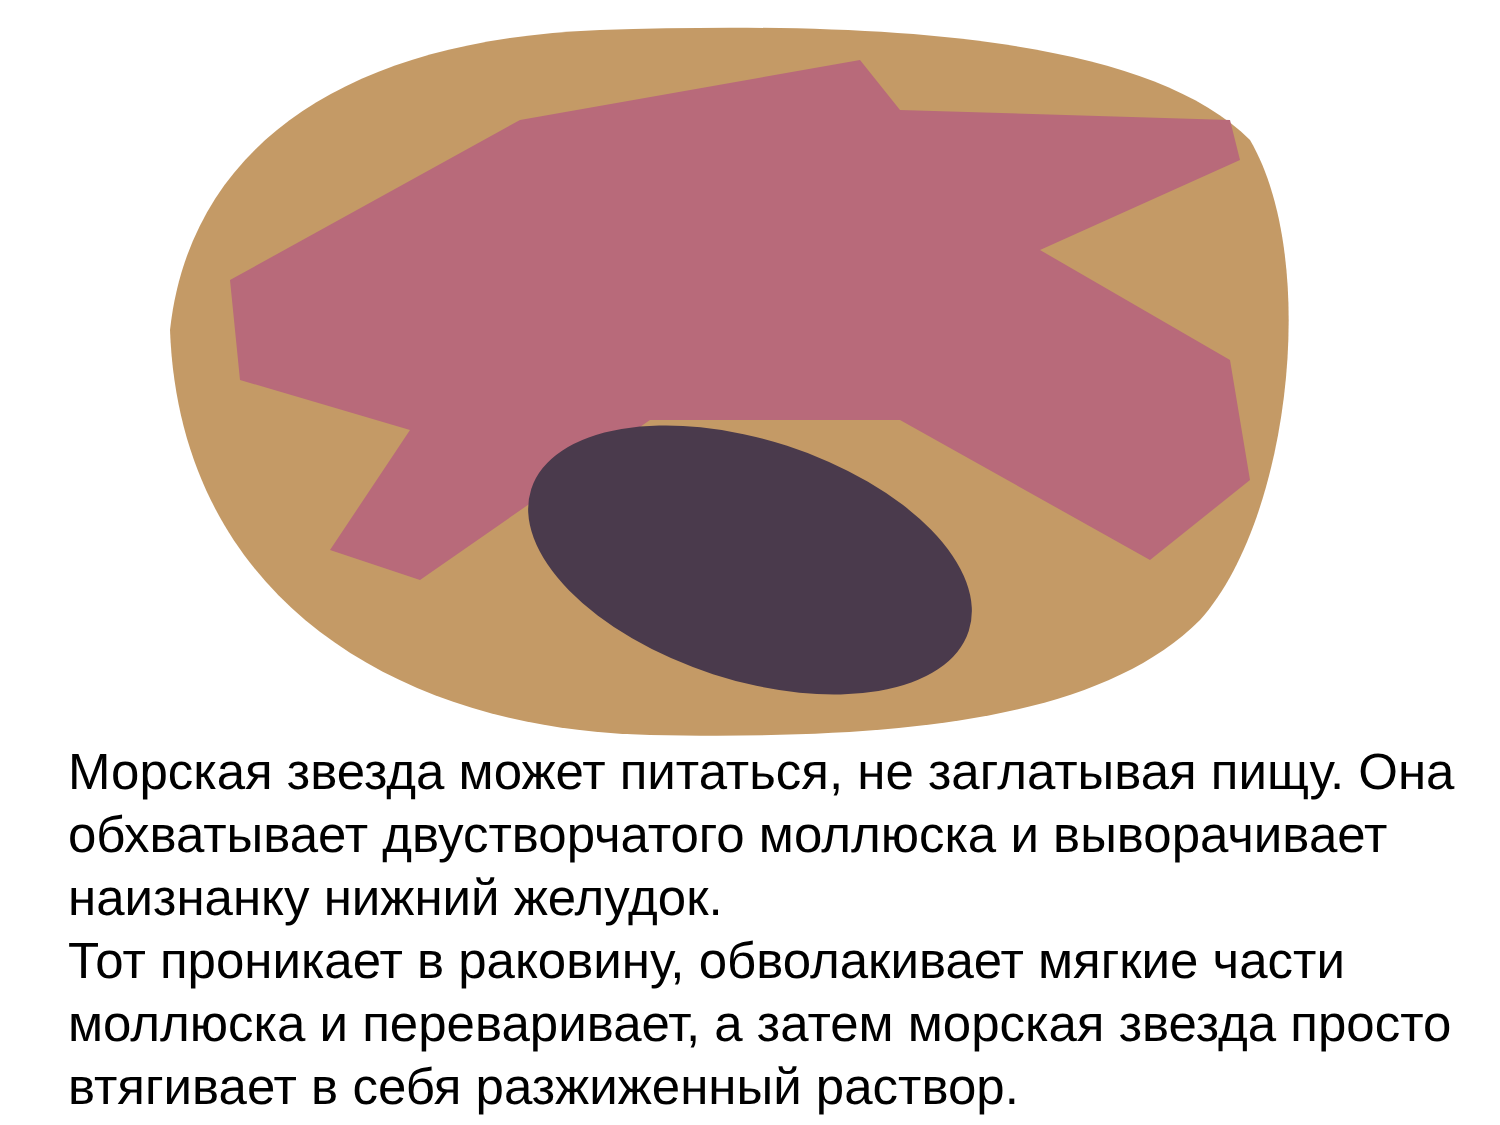Морская звезда может питаться, не заглатывая пищу. Она обхватывает двустворчатого моллюска и выворачивает наизнанку нижний желудок.
Тот проникает в раковину, обволакивает мягкие части моллюска и переваривает, а затем морская звезда просто втягивает в себя разжиженный раствор.